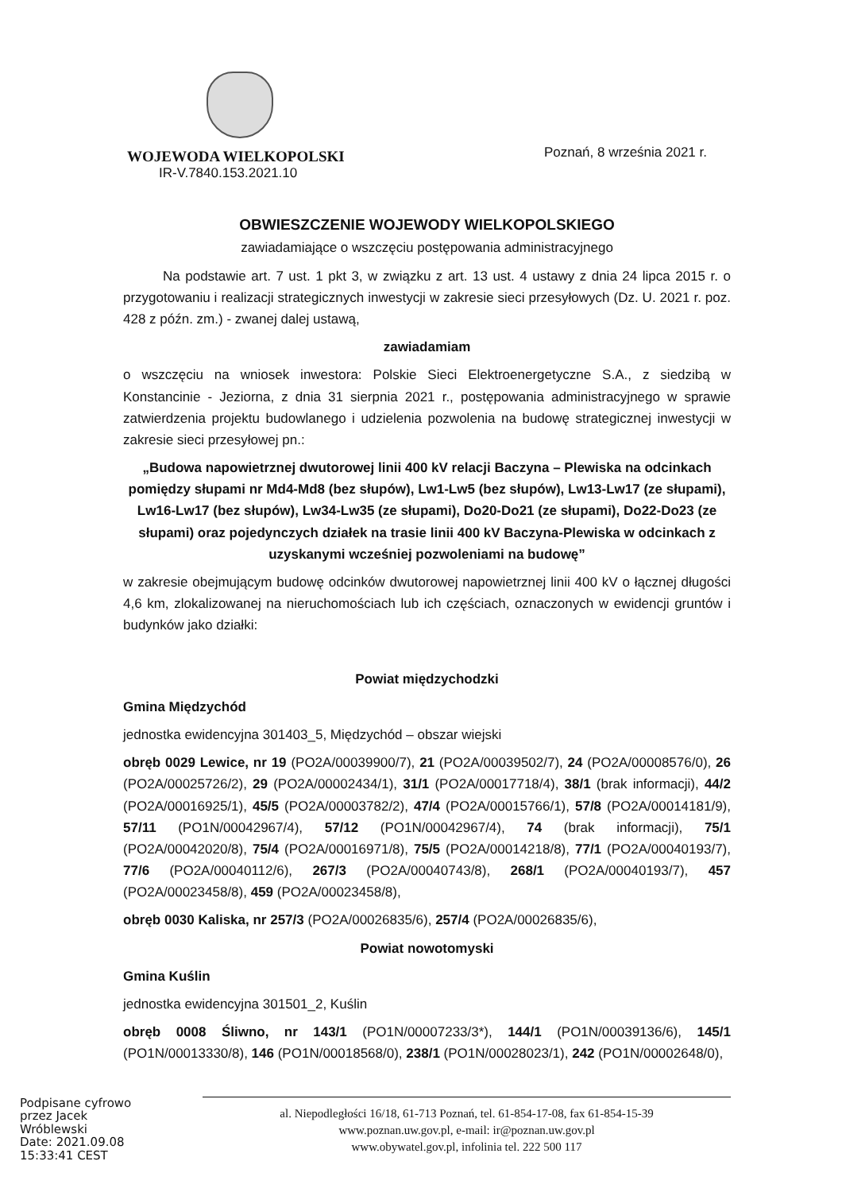WOJEWODA WIELKOPOLSKI
IR-V.7840.153.2021.10
Poznań, 8 września 2021 r.
OBWIESZCZENIE WOJEWODY WIELKOPOLSKIEGO
zawiadamiające o wszczęciu postępowania administracyjnego
Na podstawie art. 7 ust. 1 pkt 3, w związku z art. 13 ust. 4 ustawy z dnia 24 lipca 2015 r. o przygotowaniu i realizacji strategicznych inwestycji w zakresie sieci przesyłowych (Dz. U. 2021 r. poz. 428 z późn. zm.) - zwanej dalej ustawą,
zawiadamiam
o wszczęciu na wniosek inwestora: Polskie Sieci Elektroenergetyczne S.A., z siedzibą w Konstancinie - Jeziorna, z dnia 31 sierpnia 2021 r., postępowania administracyjnego w sprawie zatwierdzenia projektu budowlanego i udzielenia pozwolenia na budowę strategicznej inwestycji w zakresie sieci przesyłowej pn.:
„Budowa napowietrznej dwutorowej linii 400 kV relacji Baczyna – Plewiska na odcinkach pomiędzy słupami nr Md4-Md8 (bez słupów), Lw1-Lw5 (bez słupów), Lw13-Lw17 (ze słupami), Lw16-Lw17 (bez słupów), Lw34-Lw35 (ze słupami), Do20-Do21 (ze słupami), Do22-Do23 (ze słupami) oraz pojedynczych działek na trasie linii 400 kV Baczyna-Plewiska w odcinkach z uzyskanymi wcześniej pozwoleniami na budowę”
w zakresie obejmującym budowę odcinków dwutorowej napowietrznej linii 400 kV o łącznej długości 4,6 km, zlokalizowanej na nieruchomościach lub ich częściach, oznaczonych w ewidencji gruntów i budynków jako działki:
Powiat międzychodzki
Gmina Międzychód
jednostka ewidencyjna 301403_5, Międzychód – obszar wiejski
obręb 0029 Lewice, nr 19 (PO2A/00039900/7), 21 (PO2A/00039502/7), 24 (PO2A/00008576/0), 26 (PO2A/00025726/2), 29 (PO2A/00002434/1), 31/1 (PO2A/00017718/4), 38/1 (brak informacji), 44/2 (PO2A/00016925/1), 45/5 (PO2A/00003782/2), 47/4 (PO2A/00015766/1), 57/8 (PO2A/00014181/9), 57/11 (PO1N/00042967/4), 57/12 (PO1N/00042967/4), 74 (brak informacji), 75/1 (PO2A/00042020/8), 75/4 (PO2A/00016971/8), 75/5 (PO2A/00014218/8), 77/1 (PO2A/00040193/7), 77/6 (PO2A/00040112/6), 267/3 (PO2A/00040743/8), 268/1 (PO2A/00040193/7), 457 (PO2A/00023458/8), 459 (PO2A/00023458/8),
obręb 0030 Kaliska, nr 257/3 (PO2A/00026835/6), 257/4 (PO2A/00026835/6),
Powiat nowotomyski
Gmina Kuślin
jednostka ewidencyjna 301501_2, Kuślin
obręb 0008 Śliwno, nr 143/1 (PO1N/00007233/3*), 144/1 (PO1N/00039136/6), 145/1 (PO1N/00013330/8), 146 (PO1N/00018568/0), 238/1 (PO1N/00028023/1), 242 (PO1N/00002648/0),
Podpisane cyfrowo
przez Jacek
Wróblewski
Date: 2021.09.08
15:33:41 CEST
al. Niepodległości 16/18, 61-713 Poznań, tel. 61-854-17-08, fax 61-854-15-39
www.poznan.uw.gov.pl, e-mail: ir@poznan.uw.gov.pl
www.obywatel.gov.pl, infolinia tel. 222 500 117